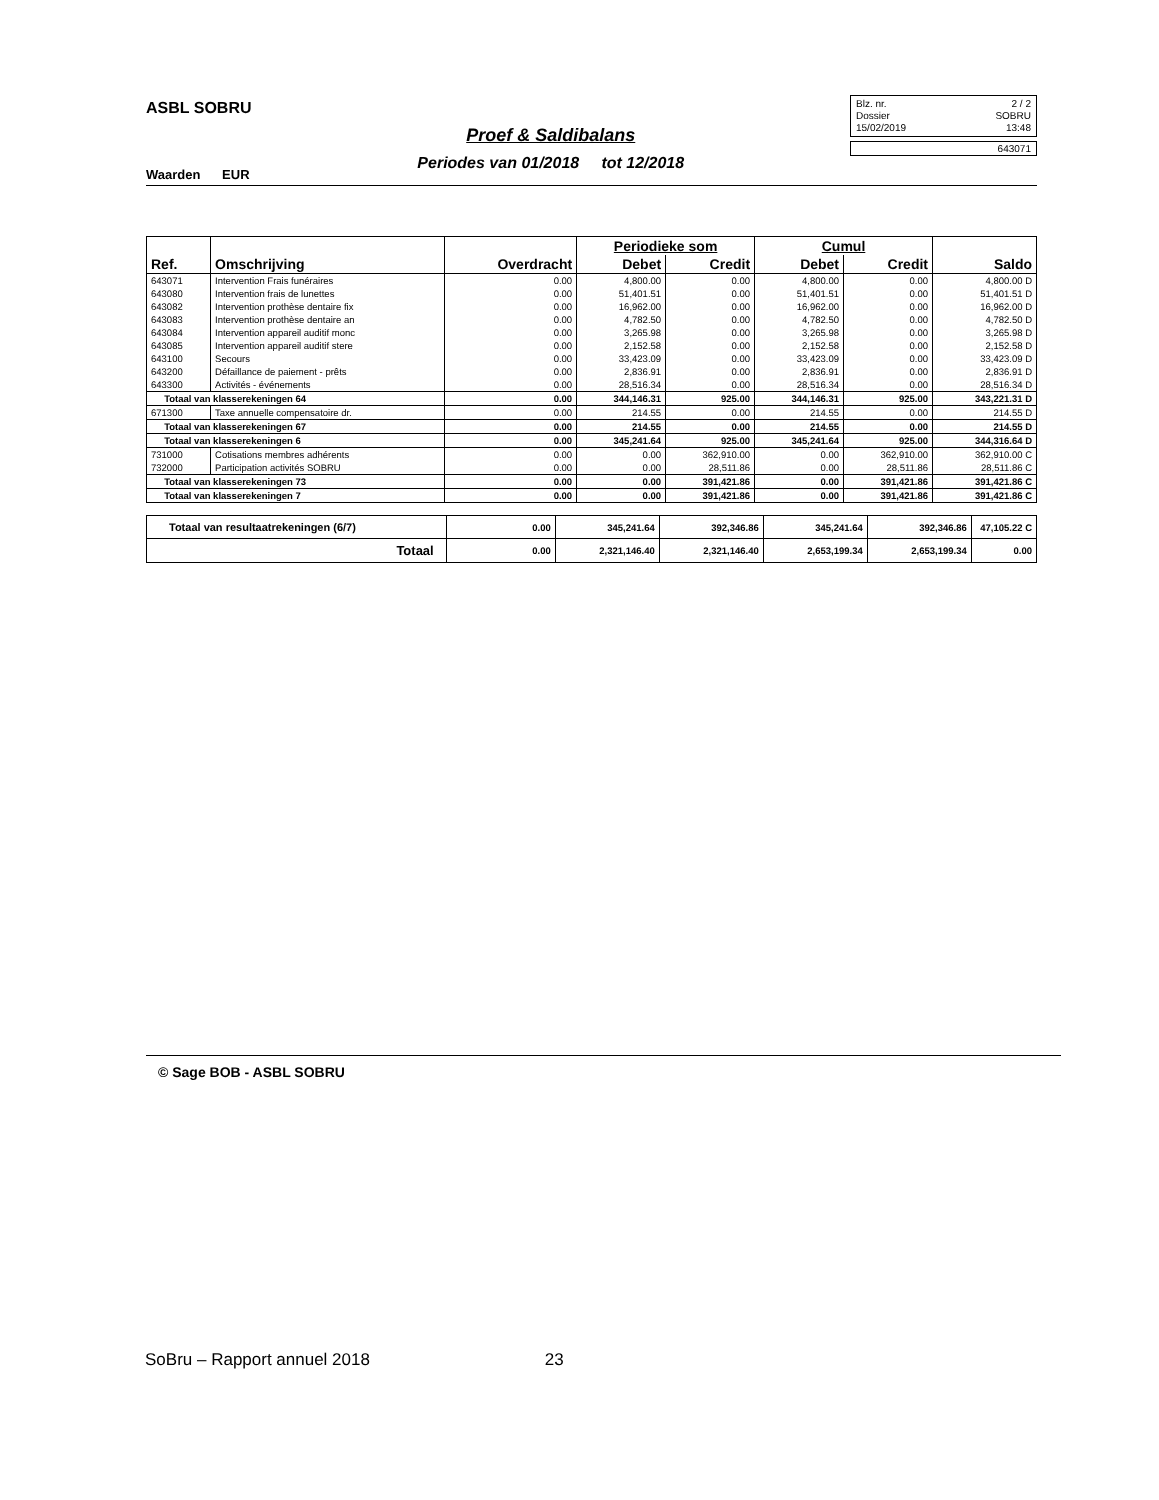ASBL SOBRU
Waarden EUR
Proef & Saldibalans
Periodes van 01/2018 tot 12/2018
Blz. nr. 2 / 2
Dossier SOBRU
15/02/2019 13:48
643071
| | | | Periodieke som | | Cumul | | |
| --- | --- | --- | --- | --- | --- | --- | --- |
| Ref. | Omschrijving | Overdracht | Debet | Credit | Debet | Credit | Saldo |
| 643071 | Intervention Frais funéraires | 0.00 | 4,800.00 | 0.00 | 4,800.00 | 0.00 | 4,800.00 D |
| 643080 | Intervention frais de lunettes | 0.00 | 51,401.51 | 0.00 | 51,401.51 | 0.00 | 51,401.51 D |
| 643082 | Intervention prothèse dentaire fix | 0.00 | 16,962.00 | 0.00 | 16,962.00 | 0.00 | 16,962.00 D |
| 643083 | Intervention prothèse dentaire an | 0.00 | 4,782.50 | 0.00 | 4,782.50 | 0.00 | 4,782.50 D |
| 643084 | Intervention appareil auditif monc | 0.00 | 3,265.98 | 0.00 | 3,265.98 | 0.00 | 3,265.98 D |
| 643085 | Intervention appareil auditif stere | 0.00 | 2,152.58 | 0.00 | 2,152.58 | 0.00 | 2,152.58 D |
| 643100 | Secours | 0.00 | 33,423.09 | 0.00 | 33,423.09 | 0.00 | 33,423.09 D |
| 643200 | Défaillance de paiement - prêts | 0.00 | 2,836.91 | 0.00 | 2,836.91 | 0.00 | 2,836.91 D |
| 643300 | Activités - événements | 0.00 | 28,516.34 | 0.00 | 28,516.34 | 0.00 | 28,516.34 D |
| Totaal van klasserekeningen 64 | | 0.00 | 344,146.31 | 925.00 | 344,146.31 | 925.00 | 343,221.31 D |
| 671300 | Taxe annuelle compensatoire dr. | 0.00 | 214.55 | 0.00 | 214.55 | 0.00 | 214.55 D |
| Totaal van klasserekeningen 67 | | 0.00 | 214.55 | 0.00 | 214.55 | 0.00 | 214.55 D |
| Totaal van klasserekeningen 6 | | 0.00 | 345,241.64 | 925.00 | 345,241.64 | 925.00 | 344,316.64 D |
| 731000 | Cotisations membres adhérents | 0.00 | 0.00 | 362,910.00 | 0.00 | 362,910.00 | 362,910.00 C |
| 732000 | Participation activités SOBRU | 0.00 | 0.00 | 28,511.86 | 0.00 | 28,511.86 | 28,511.86 C |
| Totaal van klasserekeningen 73 | | 0.00 | 0.00 | 391,421.86 | 0.00 | 391,421.86 | 391,421.86 C |
| Totaal van klasserekeningen 7 | | 0.00 | 0.00 | 391,421.86 | 0.00 | 391,421.86 | 391,421.86 C |
| Totaal van resultaatrekeningen (6/7) | 0.00 | 345,241.64 | 392,346.86 | 345,241.64 | 392,346.86 | 47,105.22 C |
| Totaal | 0.00 | 2,321,146.40 | 2,321,146.40 | 2,653,199.34 | 2,653,199.34 | 0.00 |
© Sage BOB - ASBL SOBRU
SoBru – Rapport annuel 2018 23